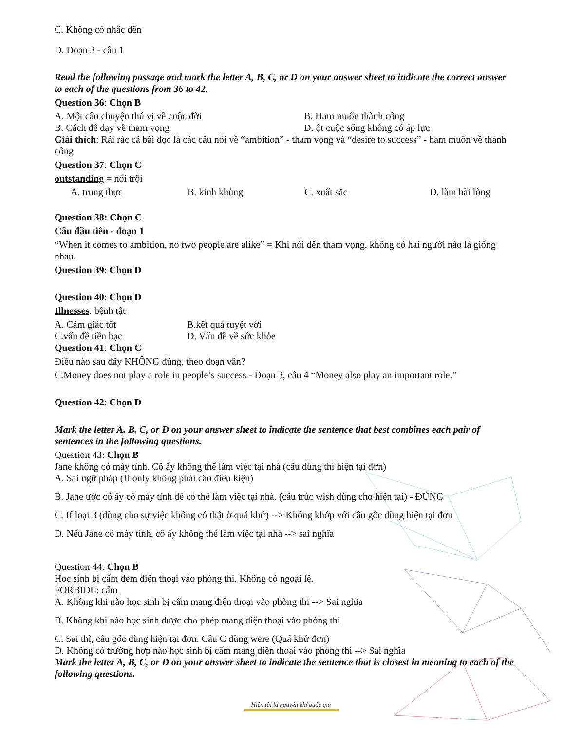C. Không có nhắc đến
D. Đoạn 3 - câu 1
Read the following passage and mark the letter A, B, C, or D on your answer sheet to indicate the correct answer to each of the questions from 36 to 42.
Question 36: Chọn B
A. Một câu chuyện thú vị về cuộc đời B. Ham muốn thành công
B. Cách để dạy về tham vọng D. ột cuộc sống không có áp lực
Giải thích: Rải rác cả bài đọc là các câu nói về “ambition” - tham vọng và “desire to success” - ham muốn về thành công
Question 37: Chọn C
outstanding = nổi trội
A. trung thực B. kinh khủng C. xuất sắc D. làm hài lòng
Question 38: Chọn C
Câu đầu tiên - đoạn 1
“When it comes to ambition, no two people are alike” = Khi nói đến tham vọng, không có hai người nào là giống nhau.
Question 39: Chọn D
Question 40: Chọn D
Illnesses: bệnh tật
A. Cảm giác tốt B.kết quả tuyệt vời
C.vấn đề tiền bạc D. Vấn đề về sức khỏe
Question 41: Chọn C
Điều nào sau đây KHÔNG đúng, theo đoạn văn?
C.Money does not play a role in people’s success - Đoạn 3, câu 4 “Money also play an important role.”
Question 42: Chọn D
Mark the letter A, B, C, or D on your answer sheet to indicate the sentence that best combines each pair of sentences in the following questions.
Question 43: Chọn B
Jane không có máy tính. Cô ấy không thể làm việc tại nhà (câu dùng thì hiện tại đơn)
A. Sai ngữ pháp (If only không phải câu điều kiện)
B. Jane ước cô ấy có máy tính để có thể làm việc tại nhà. (cấu trúc wish dùng cho hiện tại) - ĐÚNG
C. If loại 3 (dùng cho sự việc không có thật ở quá khứ) --> Không khớp với câu gốc dùng hiện tại đơn
D. Nếu Jane có máy tính, cô ấy không thể làm việc tại nhà --> sai nghĩa
Question 44: Chọn B
Học sinh bị cấm đem điện thoại vào phòng thi. Không có ngoại lệ.
FORBIDE: cấm
A. Không khi nào học sinh bị cấm mang điện thoại vào phòng thi --> Sai nghĩa
B. Không khi nào học sinh được cho phép mang điện thoại vào phòng thi
C. Sai thì, câu gốc dùng hiện tại đơn. Câu C dùng were (Quá khứ đơn)
D. Không có trường hợp nào học sinh bị cấm mang điện thoại vào phòng thi --> Sai nghĩa
Mark the letter A, B, C, or D on your answer sheet to indicate the sentence that is closest in meaning to each of the following questions.
Hiền tài là nguyên khí quốc gia